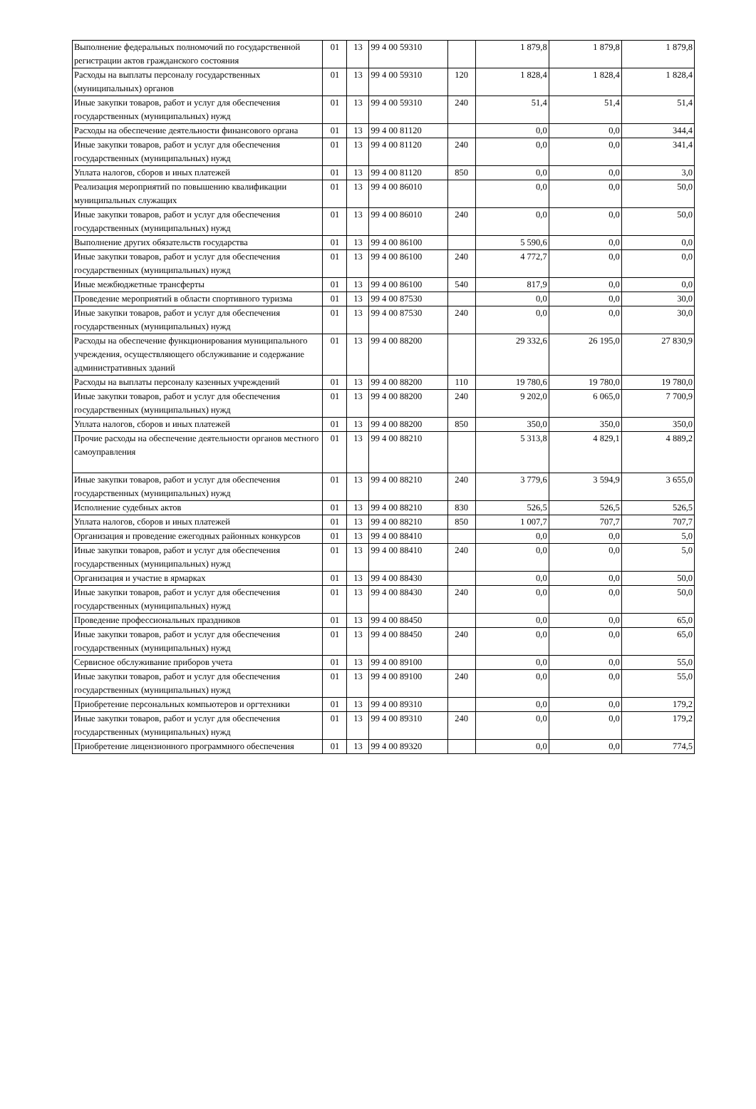| Выполнение федеральных полномочий по государственной регистрации актов гражданского состояния | 01 | 13 | 99 4 00 59310 | | 1 879,8 | 1 879,8 | 1 879,8 |
| Расходы на выплаты персоналу государственных (муниципальных) органов | 01 | 13 | 99 4 00 59310 | 120 | 1 828,4 | 1 828,4 | 1 828,4 |
| Иные закупки товаров, работ и услуг для обеспечения государственных (муниципальных) нужд | 01 | 13 | 99 4 00 59310 | 240 | 51,4 | 51,4 | 51,4 |
| Расходы на обеспечение деятельности финансового органа | 01 | 13 | 99 4 00 81120 | | 0,0 | 0,0 | 344,4 |
| Иные закупки товаров, работ и услуг для обеспечения государственных (муниципальных) нужд | 01 | 13 | 99 4 00 81120 | 240 | 0,0 | 0,0 | 341,4 |
| Уплата налогов, сборов и иных платежей | 01 | 13 | 99 4 00 81120 | 850 | 0,0 | 0,0 | 3,0 |
| Реализация мероприятий по повышению квалификации муниципальных служащих | 01 | 13 | 99 4 00 86010 | | 0,0 | 0,0 | 50,0 |
| Иные закупки товаров, работ и услуг для обеспечения государственных (муниципальных) нужд | 01 | 13 | 99 4 00 86010 | 240 | 0,0 | 0,0 | 50,0 |
| Выполнение других обязательств государства | 01 | 13 | 99 4 00 86100 | | 5 590,6 | 0,0 | 0,0 |
| Иные закупки товаров, работ и услуг для обеспечения государственных (муниципальных) нужд | 01 | 13 | 99 4 00 86100 | 240 | 4 772,7 | 0,0 | 0,0 |
| Иные межбюджетные трансферты | 01 | 13 | 99 4 00 86100 | 540 | 817,9 | 0,0 | 0,0 |
| Проведение мероприятий в области спортивного туризма | 01 | 13 | 99 4 00 87530 | | 0,0 | 0,0 | 30,0 |
| Иные закупки товаров, работ и услуг для обеспечения государственных (муниципальных) нужд | 01 | 13 | 99 4 00 87530 | 240 | 0,0 | 0,0 | 30,0 |
| Расходы на обеспечение функционирования муниципального учреждения, осуществляющего обслуживание и содержание административных зданий | 01 | 13 | 99 4 00 88200 | | 29 332,6 | 26 195,0 | 27 830,9 |
| Расходы на выплаты персоналу казенных учреждений | 01 | 13 | 99 4 00 88200 | 110 | 19 780,6 | 19 780,0 | 19 780,0 |
| Иные закупки товаров, работ и услуг для обеспечения государственных (муниципальных) нужд | 01 | 13 | 99 4 00 88200 | 240 | 9 202,0 | 6 065,0 | 7 700,9 |
| Уплата налогов, сборов и иных платежей | 01 | 13 | 99 4 00 88200 | 850 | 350,0 | 350,0 | 350,0 |
| Прочие расходы на обеспечение деятельности органов местного самоуправления | 01 | 13 | 99 4 00 88210 | | 5 313,8 | 4 829,1 | 4 889,2 |
| Иные закупки товаров, работ и услуг для обеспечения государственных (муниципальных) нужд | 01 | 13 | 99 4 00 88210 | 240 | 3 779,6 | 3 594,9 | 3 655,0 |
| Исполнение судебных актов | 01 | 13 | 99 4 00 88210 | 830 | 526,5 | 526,5 | 526,5 |
| Уплата налогов, сборов и иных платежей | 01 | 13 | 99 4 00 88210 | 850 | 1 007,7 | 707,7 | 707,7 |
| Организация и проведение ежегодных районных конкурсов | 01 | 13 | 99 4 00 88410 | | 0,0 | 0,0 | 5,0 |
| Иные закупки товаров, работ и услуг для обеспечения государственных (муниципальных) нужд | 01 | 13 | 99 4 00 88410 | 240 | 0,0 | 0,0 | 5,0 |
| Организация и участие в ярмарках | 01 | 13 | 99 4 00 88430 | | 0,0 | 0,0 | 50,0 |
| Иные закупки товаров, работ и услуг для обеспечения государственных (муниципальных) нужд | 01 | 13 | 99 4 00 88430 | 240 | 0,0 | 0,0 | 50,0 |
| Проведение профессиональных праздников | 01 | 13 | 99 4 00 88450 | | 0,0 | 0,0 | 65,0 |
| Иные закупки товаров, работ и услуг для обеспечения государственных (муниципальных) нужд | 01 | 13 | 99 4 00 88450 | 240 | 0,0 | 0,0 | 65,0 |
| Сервисное обслуживание приборов учета | 01 | 13 | 99 4 00 89100 | | 0,0 | 0,0 | 55,0 |
| Иные закупки товаров, работ и услуг для обеспечения государственных (муниципальных) нужд | 01 | 13 | 99 4 00 89100 | 240 | 0,0 | 0,0 | 55,0 |
| Приобретение персональных компьютеров и оргтехники | 01 | 13 | 99 4 00 89310 | | 0,0 | 0,0 | 179,2 |
| Иные закупки товаров, работ и услуг для обеспечения государственных (муниципальных) нужд | 01 | 13 | 99 4 00 89310 | 240 | 0,0 | 0,0 | 179,2 |
| Приобретение лицензионного программного обеспечения | 01 | 13 | 99 4 00 89320 | | 0,0 | 0,0 | 774,5 |